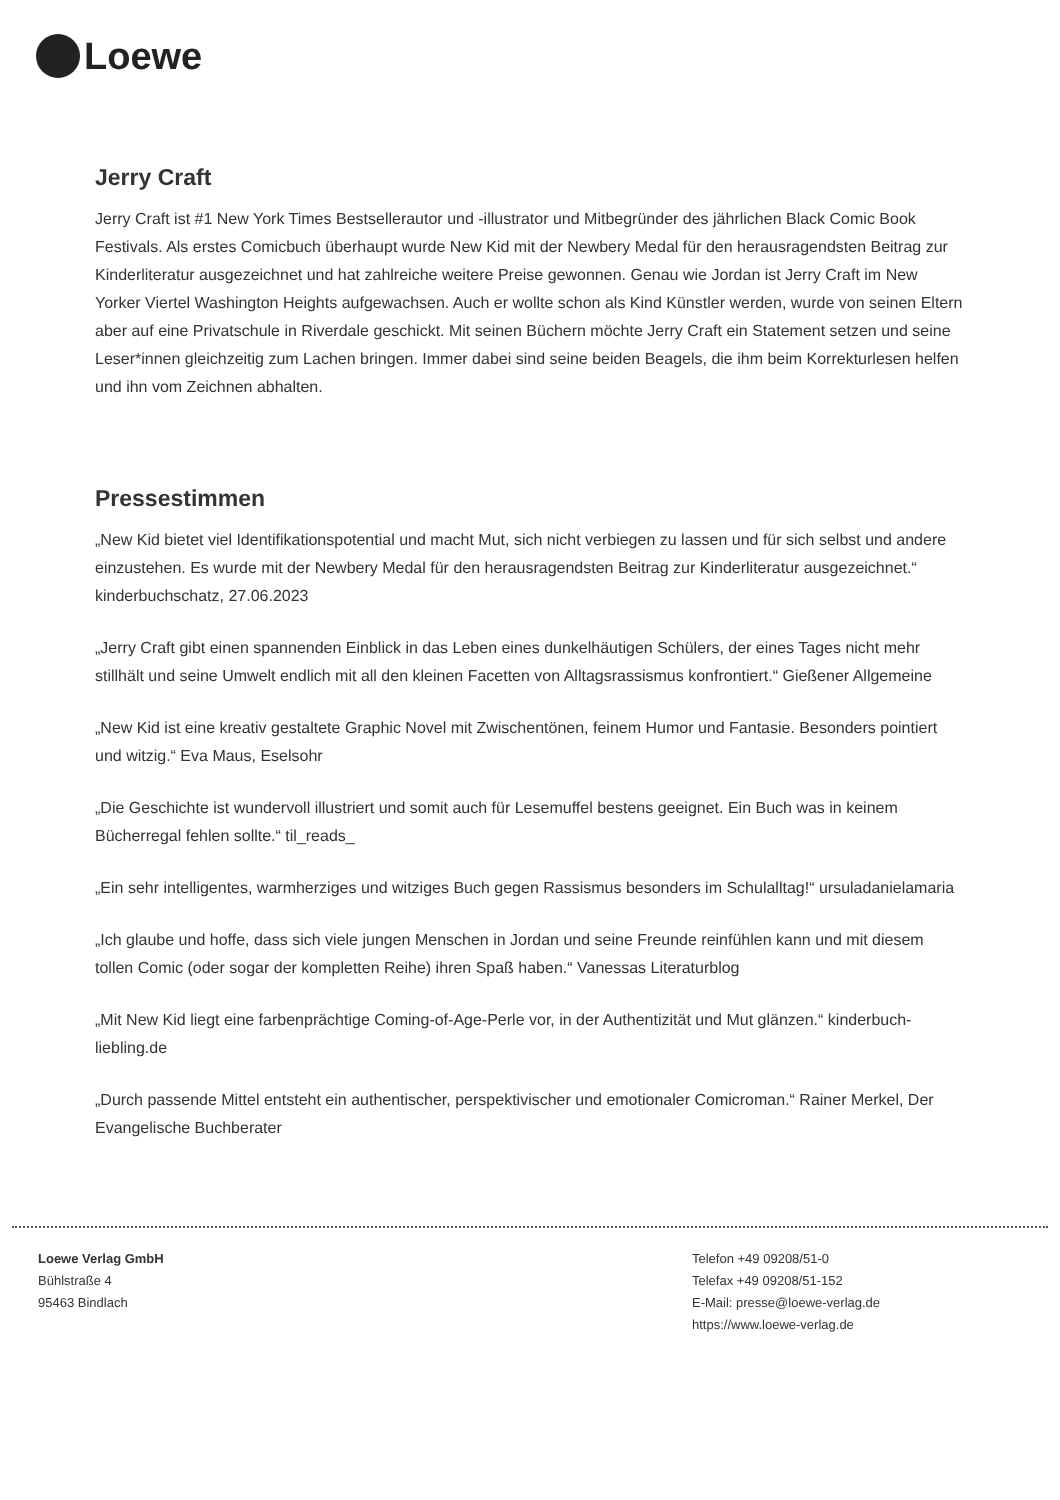Loewe
Jerry Craft
Jerry Craft ist #1 New York Times Bestsellerautor und -illustrator und Mitbegründer des jährlichen Black Comic Book Festivals. Als erstes Comicbuch überhaupt wurde New Kid mit der Newbery Medal für den herausragendsten Beitrag zur Kinderliteratur ausgezeichnet und hat zahlreiche weitere Preise gewonnen. Genau wie Jordan ist Jerry Craft im New Yorker Viertel Washington Heights aufgewachsen. Auch er wollte schon als Kind Künstler werden, wurde von seinen Eltern aber auf eine Privatschule in Riverdale geschickt. Mit seinen Büchern möchte Jerry Craft ein Statement setzen und seine Leser*innen gleichzeitig zum Lachen bringen. Immer dabei sind seine beiden Beagels, die ihm beim Korrekturlesen helfen und ihn vom Zeichnen abhalten.
Pressestimmen
„New Kid bietet viel Identifikationspotential und macht Mut, sich nicht verbiegen zu lassen und für sich selbst und andere einzustehen. Es wurde mit der Newbery Medal für den herausragendsten Beitrag zur Kinderliteratur ausgezeichnet.“ kinderbuchschatz, 27.06.2023
„Jerry Craft gibt einen spannenden Einblick in das Leben eines dunkelhäutigen Schülers, der eines Tages nicht mehr stillhält und seine Umwelt endlich mit all den kleinen Facetten von Alltagsrassismus konfrontiert.“ Gießener Allgemeine
„New Kid ist eine kreativ gestaltete Graphic Novel mit Zwischentönen, feinem Humor und Fantasie. Besonders pointiert und witzig.“ Eva Maus, Eselsohr
„Die Geschichte ist wundervoll illustriert und somit auch für Lesemuffel bestens geeignet. Ein Buch was in keinem Bücherregal fehlen sollte.“ til_reads_
„Ein sehr intelligentes, warmherziges und witziges Buch gegen Rassismus besonders im Schulalltag!“ ursuladanielamaria
„Ich glaube und hoffe, dass sich viele jungen Menschen in Jordan und seine Freunde reinfühlen kann und mit diesem tollen Comic (oder sogar der kompletten Reihe) ihren Spaß haben.“ Vanessas Literaturblog
„Mit New Kid liegt eine farbenprächtige Coming-of-Age-Perle vor, in der Authentizität und Mut glänzen.“ kinderbuch-liebling.de
„Durch passende Mittel entsteht ein authentischer, perspektivischer und emotionaler Comicroman.“ Rainer Merkel, Der Evangelische Buchberater
Loewe Verlag GmbH
Bühlstraße 4
95463 Bindlach
Telefon +49 09208/51-0
Telefax +49 09208/51-152
E-Mail: presse@loewe-verlag.de
https://www.loewe-verlag.de